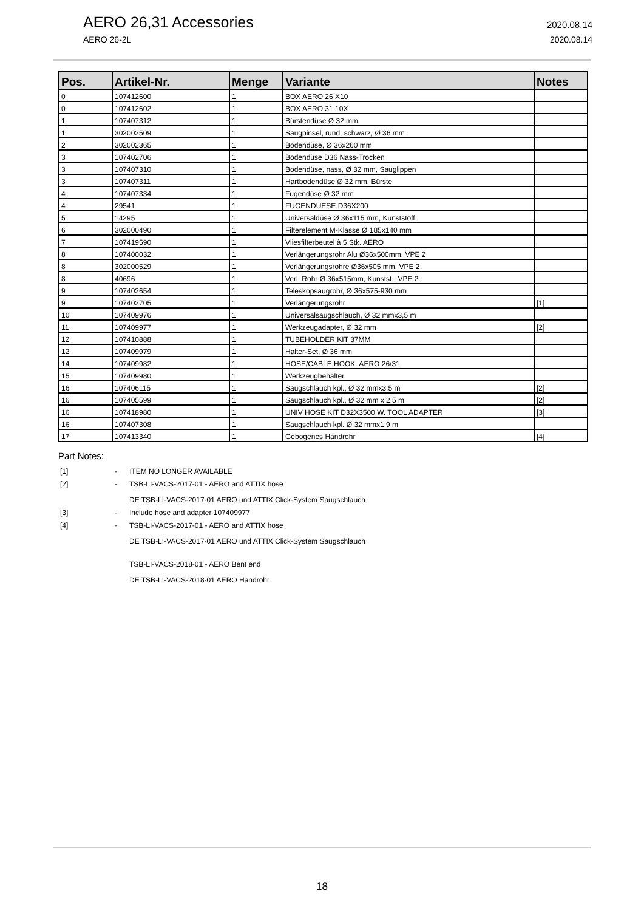AERO 26,31 Accessories 2020.08.14
AERO 26-2L 2020.08.14
| Pos. | Artikel-Nr. | Menge | Variante | Notes |
| --- | --- | --- | --- | --- |
| 0 | 107412600 | 1 | BOX AERO 26 X10 | |
| 0 | 107412602 | 1 | BOX AERO 31 10X | |
| 1 | 107407312 | 1 | Bürstendüse Ø 32 mm | |
| 1 | 302002509 | 1 | Saugpinsel, rund, schwarz, Ø 36 mm | |
| 2 | 302002365 | 1 | Bodendüse, Ø 36x260 mm | |
| 3 | 107402706 | 1 | Bodendüse D36 Nass-Trocken | |
| 3 | 107407310 | 1 | Bodendüse, nass, Ø 32 mm, Sauglippen | |
| 3 | 107407311 | 1 | Hartbodendüse Ø 32 mm, Bürste | |
| 4 | 107407334 | 1 | Fugendüse Ø 32 mm | |
| 4 | 29541 | 1 | FUGENDUESE D36X200 | |
| 5 | 14295 | 1 | Universaldüse Ø 36x115 mm, Kunststoff | |
| 6 | 302000490 | 1 | Filterelement M-Klasse Ø 185x140 mm | |
| 7 | 107419590 | 1 | Vliesfilterbeutel à 5 Stk. AERO | |
| 8 | 107400032 | 1 | Verlängerungsrohr Alu Ø36x500mm, VPE 2 | |
| 8 | 302000529 | 1 | Verlängerungsrohre Ø36x505 mm, VPE 2 | |
| 8 | 40696 | 1 | Verl. Rohr Ø 36x515mm, Kunstst., VPE 2 | |
| 9 | 107402654 | 1 | Teleskopsaugrohr, Ø 36x575-930 mm | |
| 9 | 107402705 | 1 | Verlängerungsrohr | [1] |
| 10 | 107409976 | 1 | Universalsaugschlauch, Ø 32 mmx3,5 m | |
| 11 | 107409977 | 1 | Werkzeugadapter, Ø 32 mm | [2] |
| 12 | 107410888 | 1 | TUBEHOLDER KIT 37MM | |
| 12 | 107409979 | 1 | Halter-Set, Ø 36 mm | |
| 14 | 107409982 | 1 | HOSE/CABLE HOOK. AERO 26/31 | |
| 15 | 107409980 | 1 | Werkzeugbehälter | |
| 16 | 107406115 | 1 | Saugschlauch kpl., Ø 32 mmx3,5 m | [2] |
| 16 | 107405599 | 1 | Saugschlauch kpl., Ø 32 mm x 2,5 m | [2] |
| 16 | 107418980 | 1 | UNIV HOSE KIT D32X3500 W. TOOL ADAPTER | [3] |
| 16 | 107407308 | 1 | Saugschlauch kpl. Ø 32 mmx1,9 m | |
| 17 | 107413340 | 1 | Gebogenes Handrohr | [4] |
Part Notes:
[1] - ITEM NO LONGER AVAILABLE
[2] - TSB-LI-VACS-2017-01 - AERO and ATTIX hose
DE TSB-LI-VACS-2017-01 AERO und ATTIX Click-System Saugschlauch
[3] - Include hose and adapter 107409977
[4] - TSB-LI-VACS-2017-01 - AERO and ATTIX hose
DE TSB-LI-VACS-2017-01 AERO und ATTIX Click-System Saugschlauch
TSB-LI-VACS-2018-01 - AERO Bent end
DE TSB-LI-VACS-2018-01 AERO Handrohr
18